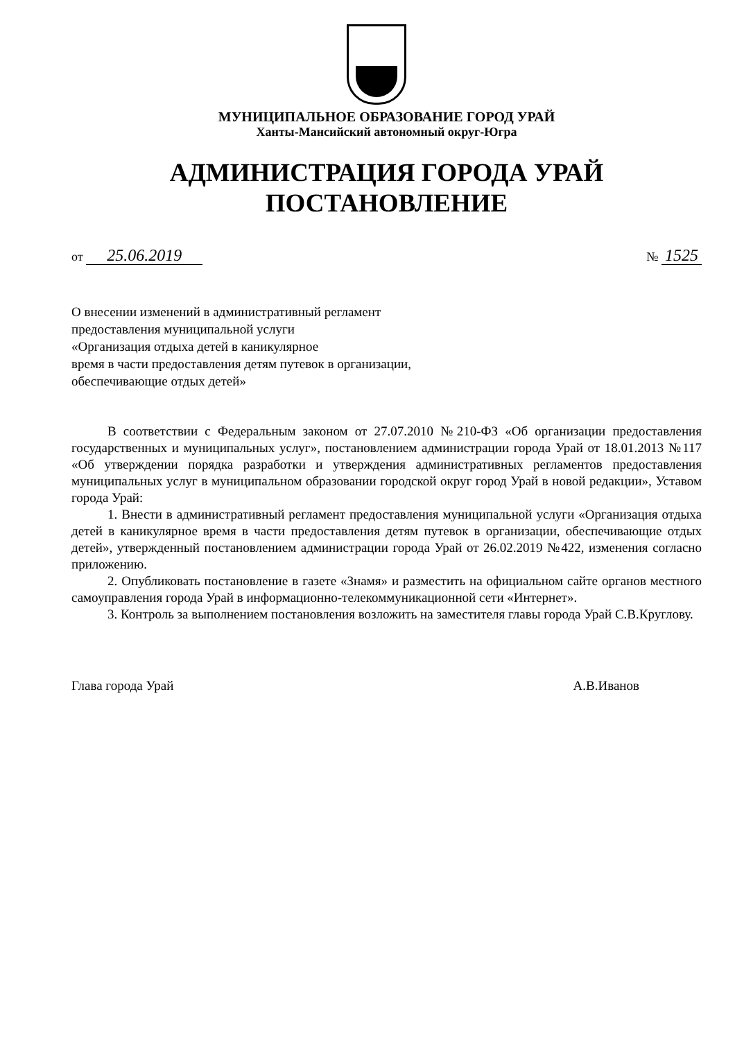МУНИЦИПАЛЬНОЕ ОБРАЗОВАНИЕ ГОРОД УРАЙ
Ханты-Мансийский автономный округ-Югра
АДМИНИСТРАЦИЯ ГОРОДА УРАЙ
ПОСТАНОВЛЕНИЕ
от 25.06.2019 № 1525
О внесении изменений в административный регламент
предоставления муниципальной услуги
«Организация отдыха детей в каникулярное
время в части предоставления детям путевок в организации,
обеспечивающие отдых детей»
В соответствии с Федеральным законом от 27.07.2010 №210-ФЗ «Об организации предоставления государственных и муниципальных услуг», постановлением администрации города Урай от 18.01.2013 №117 «Об утверждении порядка разработки и утверждения административных регламентов предоставления муниципальных услуг в муниципальном образовании городской округ город Урай в новой редакции», Уставом города Урай:
1. Внести в административный регламент предоставления муниципальной услуги «Организация отдыха детей в каникулярное время в части предоставления детям путевок в организации, обеспечивающие отдых детей», утвержденный постановлением администрации города Урай от 26.02.2019 №422, изменения согласно приложению.
2. Опубликовать постановление в газете «Знамя» и разместить на официальном сайте органов местного самоуправления города Урай в информационно-телекоммуникационной сети «Интернет».
3. Контроль за выполнением постановления возложить на заместителя главы города Урай С.В.Круглову.
Глава города Урай А.В.Иванов